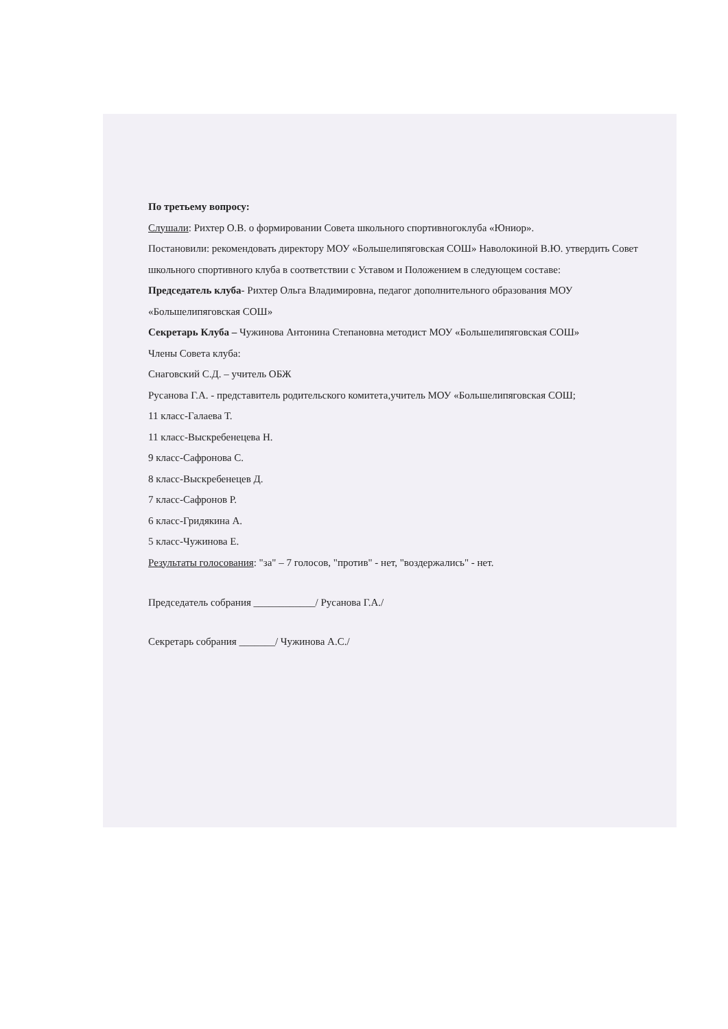По третьему вопросу:
Слушали: Рихтер О.В. о формировании Совета школьного спортивногоклуба «Юниор».
Постановили: рекомендовать директору МОУ «Большелипяговская СОШ» Наволокиной В.Ю. утвердить Совет школьного спортивного клуба в соответствии с Уставом и Положением в следующем составе:
Председатель клуба- Рихтер Ольга Владимировна, педагог дополнительного образования МОУ «Большелипяговская СОШ»
Секретарь Клуба – Чужинова Антонина Степановна методист МОУ «Большелипяговская СОШ»
Члены Совета клуба:
Снаговский С.Д. – учитель ОБЖ
Русанова Г.А. - представитель родительского комитета,учитель МОУ «Большелипяговская СОШ;
11 класс-Галаева Т.
11 класс-Выскребенецева Н.
9 класс-Сафронова С.
8 класс-Выскребенецев Д.
7 класс-Сафронов Р.
6 класс-Гридякина А.
5 класс-Чужинова Е.
Результаты голосования: "за" – 7 голосов, "против" - нет, "воздержались" - нет.
Председатель собрания ____________/ Русанова Г.А./
Секретарь собрания _______/ Чужинова А.С./